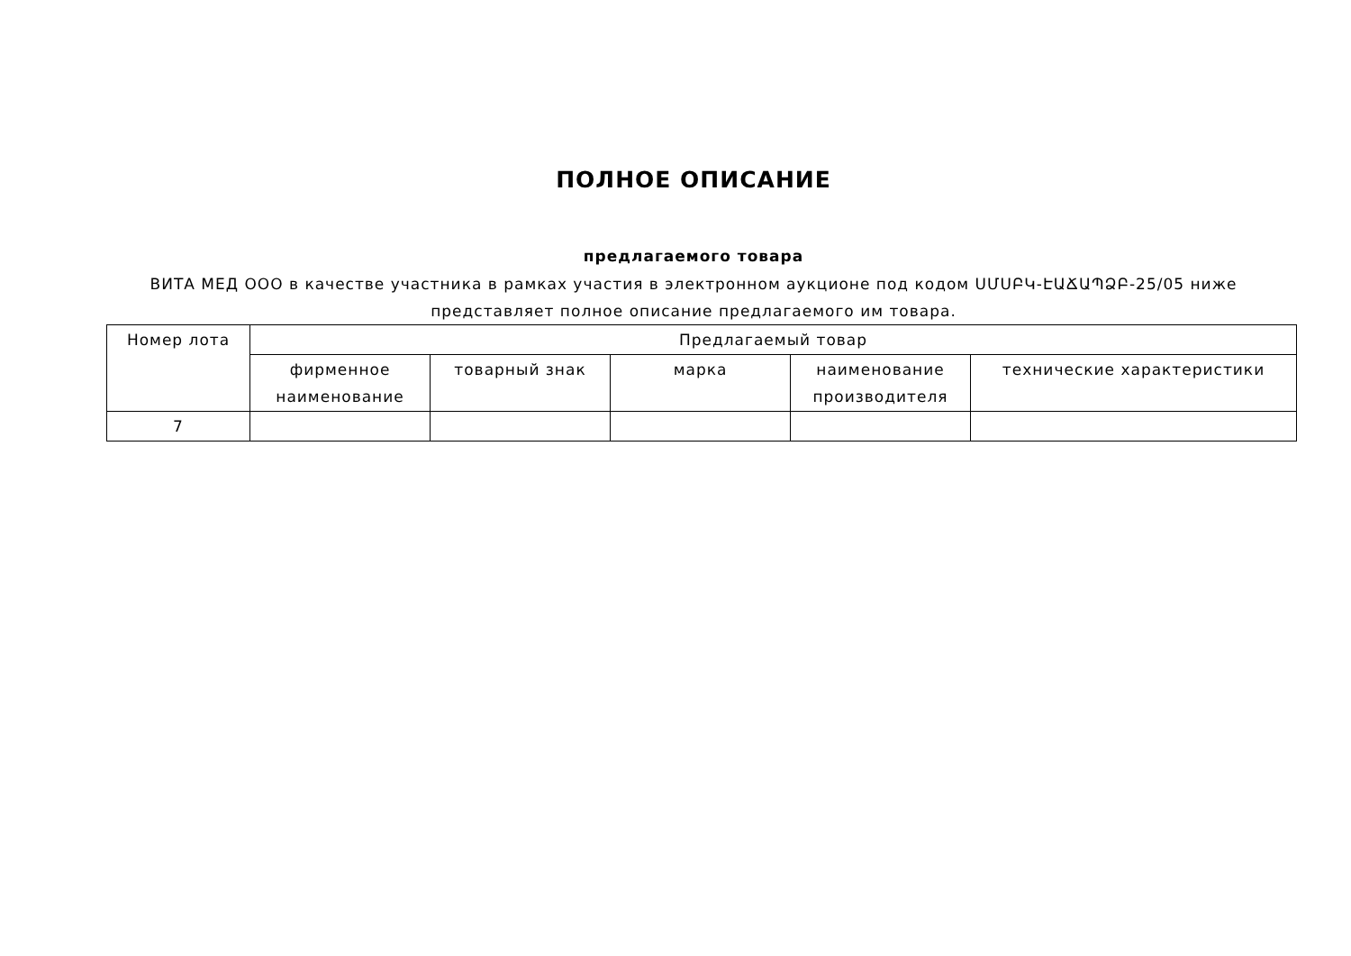ПОЛНОЕ ОПИСАНИЕ
предлагаемого товара
ВИТА МЕД ООО в качестве участника в рамках участия в электронном аукционе под кодом ՍՄՍԲԿ-ԷԱՃԱՊՁԲ-25/05 ниже представляет полное описание предлагаемого им товара.
| Номер лота | Предлагаемый товар | | | | |
| --- | --- | --- | --- | --- | --- |
| | фирменное наименование | товарный знак | марка | наименование производителя | технические характеристики |
| 7 | | | | | |